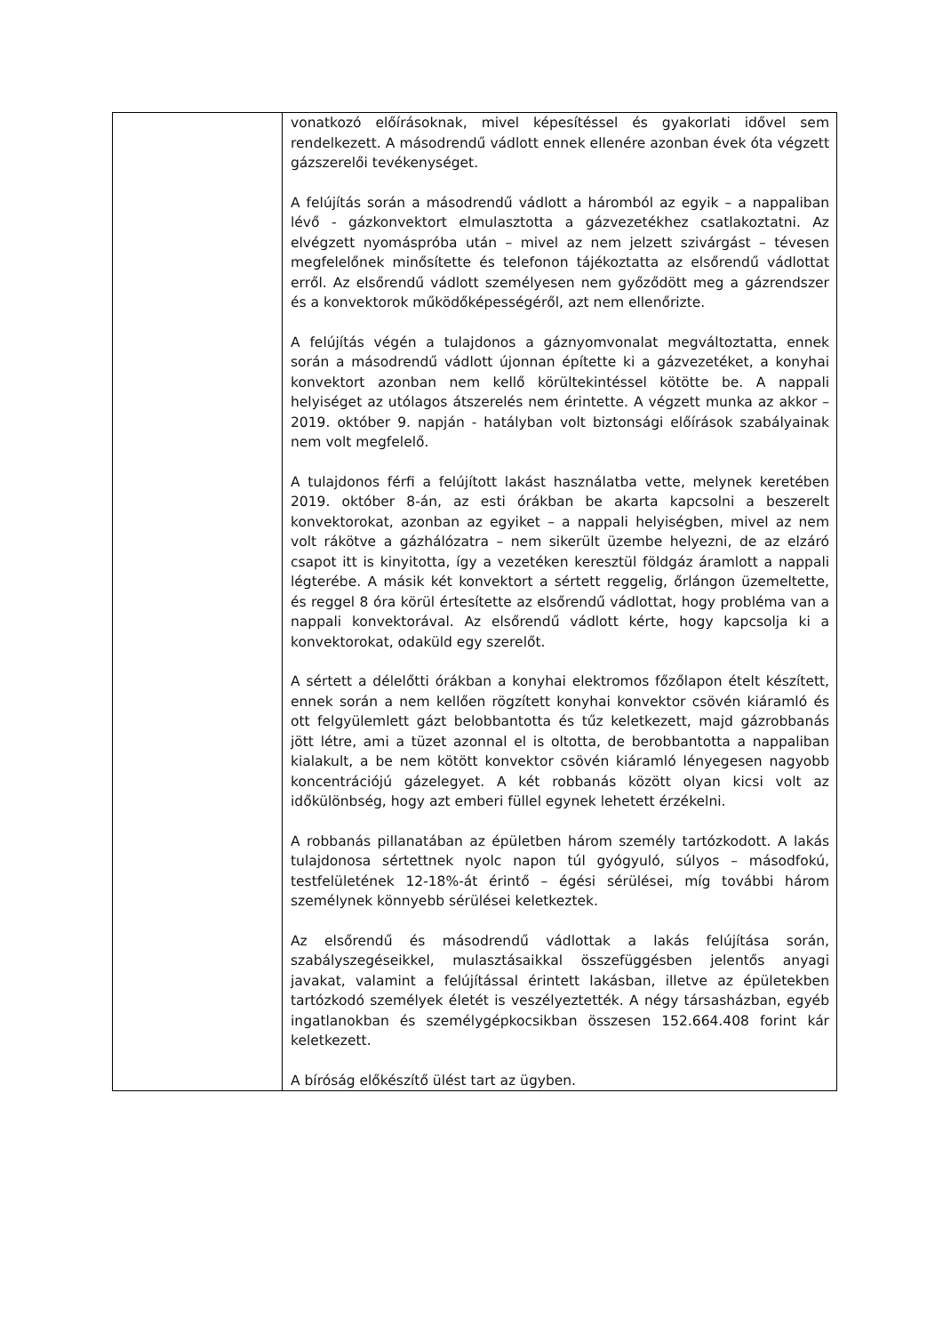| | vonatkozó előírásoknak, mivel képesítéssel és gyakorlati idővel sem rendelkezett. A másodrendű vádlott ennek ellenére azonban évek óta végzett gázszerelői tevékenységet. A felújítás során a másodrendű vádlott a háromból az egyik – a nappaliban lévő - gázkonvektort elmulasztotta a gázvezetékhez csatlakoztatni. Az elvégzett nyomáspróba után – mivel az nem jelzett szivárgást – tévesen megfelelőnek minősítette és telefonon tájékoztatta az elsőrendű vádlottat erről. Az elsőrendű vádlott személyesen nem győződött meg a gázrendszer és a konvektorok működőképességéről, azt nem ellenőrizte. A felújítás végén a tulajdonos a gáznyomvonalat megváltoztatta, ennek során a másodrendű vádlott újonnan építette ki a gázvezetéket, a konyhai konvektort azonban nem kellő körültekintéssel kötötte be. A nappali helyiséget az utólagos átszerelés nem érintette. A végzett munka az akkor – 2019. október 9. napján - hatályban volt biztonsági előírások szabályainak nem volt megfelelő. A tulajdonos férfi a felújított lakást használatba vette, melynek keretében 2019. október 8-án, az esti órákban be akarta kapcsolni a beszerelt konvektorokat, azonban az egyiket – a nappali helyiségben, mivel az nem volt rákötve a gázhálózatra – nem sikerült üzembe helyezni, de az elzáró csapot itt is kinyitotta, így a vezetéken keresztül földgáz áramlott a nappali légterébe. A másik két konvektort a sértett reggelig, őrlángon üzemeltette, és reggel 8 óra körül értesítette az elsőrendű vádlottat, hogy probléma van a nappali konvektorával. Az elsőrendű vádlott kérte, hogy kapcsolja ki a konvektorokat, odaküld egy szerelőt. A sértett a délelőtti órákban a konyhai elektromos főzőlapon ételt készített, ennek során a nem kellően rögzített konyhai konvektor csövén kiáramló és ott felgyülemlett gázt belobbantotta és tűz keletkezett, majd gázrobbanás jött létre, ami a tüzet azonnal el is oltotta, de berobbantotta a nappaliban kialakult, a be nem kötött konvektor csövén kiáramló lényegesen nagyobb koncentrációjú gázelegyet. A két robbanás között olyan kicsi volt az időkülönbség, hogy azt emberi füllel egynek lehetett érzékelni. A robbanás pillanatában az épületben három személy tartózkodott. A lakás tulajdonosa sértettnek nyolc napon túl gyógyuló, súlyos – másodfokú, testfelületének 12-18%-át érintő – égési sérülései, míg további három személynek könnyebb sérülései keletkeztek. Az elsőrendű és másodrendű vádlottak a lakás felújítása során, szabályszegéseikkel, mulasztásaikkal összefüggésben jelentős anyagi javakat, valamint a felújítással érintett lakásban, illetve az épületekben tartózkodó személyek életét is veszélyeztették. A négy társasházban, egyéb ingatlanokban és személygépkocsikban összesen 152.664.408 forint kár keletkezett. A bíróság előkészítő ülést tart az ügyben. |